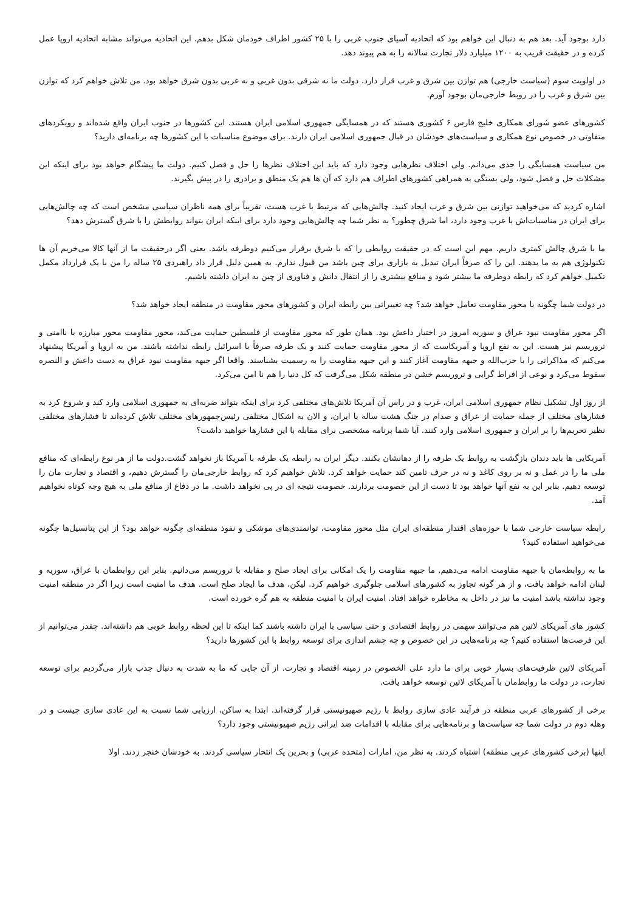دارد بوجود آید. بعد هم به دنبال این خواهم بود که اتحادیه آسیای جنوب غربی را با ۲۵ کشور اطراف خودمان شکل بدهم. این اتحادیه می‌تواند مشابه اتحادیه اروپا عمل کرده و در حقیقت قریب به ۱۲۰۰ میلیارد دلار تجارت سالانه را به هم پیوند دهد.
در اولویت سوم (سیاست خارجی) هم توازن بین شرق و غرب قرار دارد. دولت ما نه شرقی بدون غربی و نه غربی بدون شرق خواهد بود. من تلاش خواهم کرد که توازن بین شرق و غرب را در روبط خارجی‌مان بوجود آورم.
کشورهای عضو شورای همکاری خلیج فارس ۶ کشوری هستند که در همسایگی جمهوری اسلامی ایران هستند. این کشورها در جنوب ایران واقع شده‌اند و رویکردهای متفاوتی در خصوص نوع همکاری و سیاست‌های خودشان در قبال جمهوری اسلامی ایران دارند. برای موضوع مناسبات با این کشورها چه برنامه‌ای دارید؟
من سیاست همسایگی را جدی می‌دانم. ولی اختلاف نظرهایی وجود دارد که باید این اختلاف نظرها را حل و فصل کنیم. دولت ما پیشگام خواهد بود برای اینکه این مشکلات حل و فصل شود، ولی بستگی به همراهی کشورهای اطراف هم دارد که آن ها هم یک منطق و برادری را در پیش بگیرند.
اشاره کردید که می‌خواهید توازنی بین شرق و غرب ایجاد کنید. چالش‌هایی که مرتبط با غرب هست، تقریباً برای همه ناظران سیاسی مشخص است که چه چالش‌هایی برای ایران در مناسبات‌اش با غرب وجود دارد، اما شرق چطور؟ به نظر شما چه چالش‌هایی وجود دارد برای اینکه ایران بتواند روابطش را با شرق گسترش دهد؟
ما با شرق چالش کمتری داریم. مهم این است که در حقیقت روابطی را که با شرق برقرار می‌کنیم دوطرفه باشد. یعنی اگر درحقیقت ما از آنها کالا می‌خریم آن ها تکنولوژی هم به ما بدهند. این را که صرفاً ایران تبدیل به بازاری برای چین باشد من قبول ندارم. به همین دلیل قرار داد راهبردی ۲۵ ساله را من با یک قرارداد مکمل تکمیل خواهم کرد که رابطه دوطرفه ما بیشتر شود و منافع بیشتری را از انتقال دانش و فناوری از چین به ایران داشته باشیم.
در دولت شما چگونه با محور مقاومت تعامل خواهد شد؟ چه تغییراتی بین رابطه ایران و کشورهای محور مقاومت در منطقه ایجاد خواهد شد؟
اگر محور مقاومت نبود عراق و سوریه امروز در اختیار داعش بود. همان طور که محور مقاومت از فلسطین حمایت می‌کند، محور مقاومت محور مبارزه با ناامنی و تروریسم نیز هست. این به نفع اروپا و آمریکاست که از محور مقاومت حمایت کنند و یک طرفه صرفاً با اسرائیل رابطه نداشته باشند. من به اروپا و آمریکا پیشنهاد می‌کنم که مذاکراتی را با حزب‌الله و جبهه مقاومت آغاز کنند و این جبهه مقاومت را به رسمیت بشناسند. واقعا اگر جبهه مقاومت نبود عراق به دست داعش و النصره سقوط می‌کرد و نوعی از افراط گرایی و تروریسم خشن در منطقه شکل می‌گرفت که کل دنیا را هم نا امن می‌کرد.
از روز اول تشکیل نظام جمهوری اسلامی ایران، غرب و در راس آن آمریکا تلاش‌های مختلفی کرد برای اینکه بتواند ضربه‌ای به جمهوری اسلامی وارد کند و شروع کرد به فشارهای مختلف از جمله حمایت از عراق و صدام در جنگ هشت ساله با ایران، و الان به اشکال مختلفی رئیس‌جمهورهای مختلف تلاش کرده‌اند تا فشارهای مختلفی نظیر تحریم‌ها را بر ایران و جمهوری اسلامی وارد کنند. آیا شما برنامه مشخصی برای مقابله با این فشارها خواهید داشت؟
آمریکایی ها باید دندان بازگشت به روابط یک طرفه را از دهانشان بکنند. دیگر ایران به رابطه یک طرفه با آمریکا باز نخواهد گشت.دولت ما از هر نوع رابطه‌ای که منافع ملی ما را در عمل و نه بر روی کاغذ و نه در حرف تامین کند حمایت خواهد کرد. تلاش خواهیم کرد که روابط خارجی‌مان را گسترش دهیم، و اقتصاد و تجارت مان را توسعه دهیم. بنابر این به نفع آنها خواهد بود تا دست از این خصومت بردارند. خصومت نتیجه ای در پی نخواهد داشت. ما در دفاع از منافع ملی به هیچ وجه کوتاه نخواهیم آمد.
رابطه سیاست خارجی شما با حوزه‌های اقتدار منطقه‌ای ایران مثل محور مقاومت، توانمندی‌های موشکی و نفوذ منطقه‌ای چگونه خواهد بود؟ از این پتانسیل‌ها چگونه می‌خواهید استفاده کنید؟
ما به روابطه‌مان با جبهه مقاومت ادامه می‌دهیم. ما جبهه مقاومت را یک امکانی برای ایجاد صلح و مقابله با تروریسم می‌دانیم. بنابر این روابطمان با عراق، سوریه و لبنان ادامه خواهد یافت، و از هر گونه تجاوز به کشورهای اسلامی جلوگیری خواهیم کرد. لیکن، هدف ما ایجاد صلح است. هدف ما امنیت است زیرا اگر در منطقه امنیت وجود نداشته باشد امنیت ما نیز در داخل به مخاطره خواهد افتاد. امنیت ایران با امنیت منطقه به هم گره خورده است.
کشور های آمریکای لاتین هم می‌توانند سهمی در روابط اقتصادی و حتی سیاسی با ایران داشته باشند کما اینکه تا این لحظه روابط خوبی هم داشته‌اند. چقدر می‌توانیم از این فرصت‌ها استفاده کنیم؟ چه برنامه‌هایی در این خصوص و چه چشم اندازی برای توسعه روابط با این کشورها دارید؟
آمریکای لاتین ظرفیت‌های بسیار خوبی برای ما دارد علی الخصوص در زمینه اقتصاد و تجارت. از آن جایی که ما به شدت به دنبال جذب بازار می‌گردیم برای توسعه تجارت، در دولت ما روابط‌مان با آمریکای لاتین توسعه خواهد یافت.
برخی از کشورهای عربی منطقه در فرآیند عادی سازی روابط با رژیم صهیونیستی قرار گرفته‌اند. ابتدا به ساکن، ارزیابی شما نسبت به این عادی سازی چیست و در وهله دوم در دولت شما چه سیاست‌ها و برنامه‌هایی برای مقابله با اقدامات ضد ایرانی رژیم صهیونیستی وجود دارد؟
اینها (برخی کشورهای عربی منطقه) اشتباه کردند. به نظر من، امارات (متحده عربی) و بحرین یک انتحار سیاسی کردند. به خودشان خنجر زدند. اولا